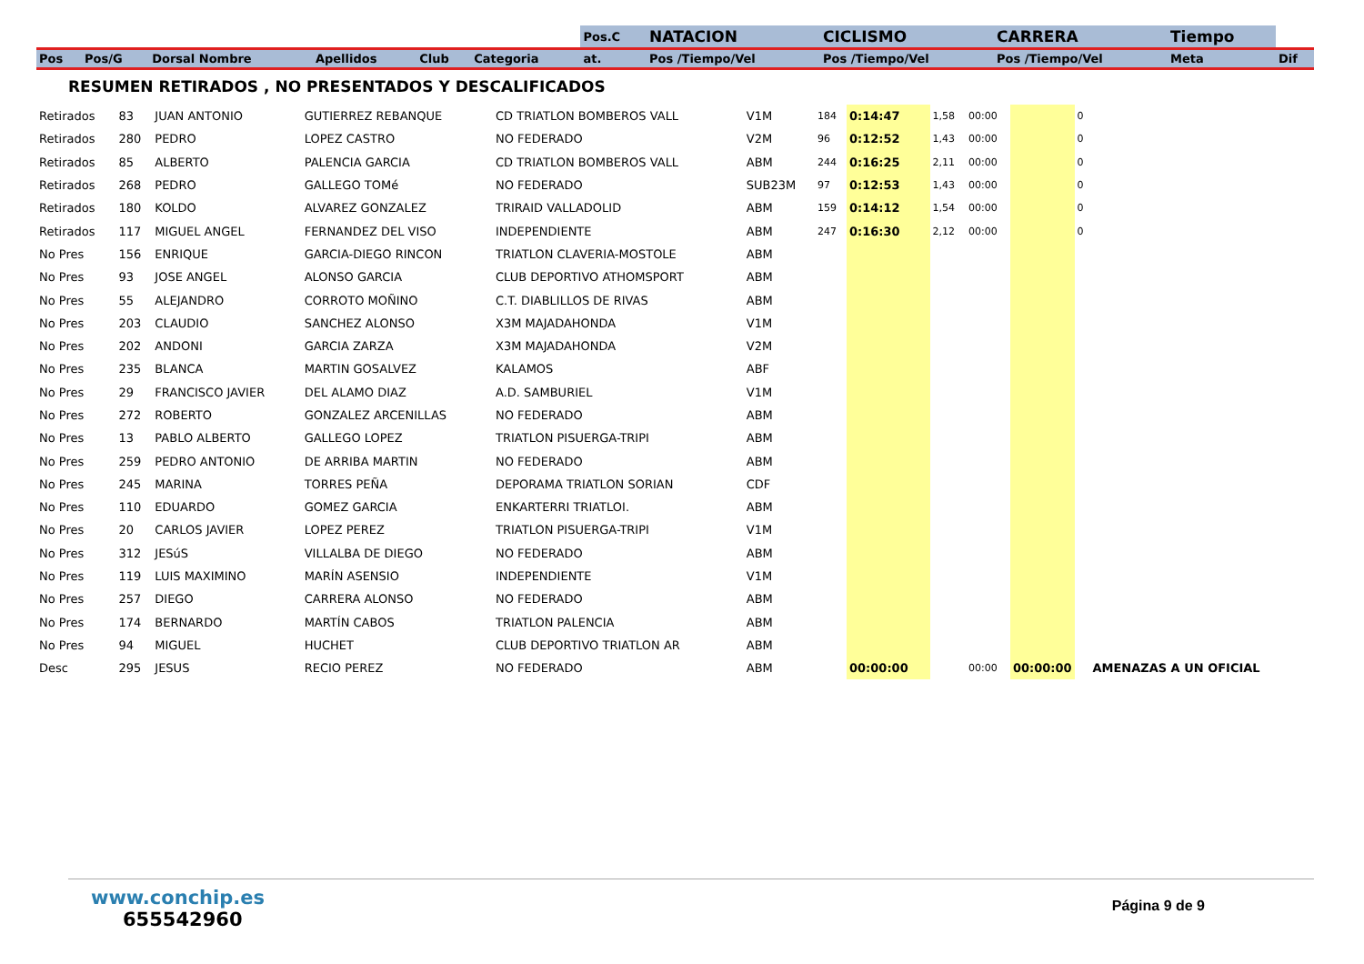| | | | | | | Pos.C | NATACION | CICLISMO | CARRERA | Tiempo | |
| Pos | Pos/G | Dorsal Nombre | Apellidos | Club | Categoria | at. | Pos /Tiempo/Vel | Pos /Tiempo/Vel | Pos /Tiempo/Vel | Meta | Dif |
RESUMEN RETIRADOS , NO PRESENTADOS Y DESCALIFICADOS
| Retirados | 83 | JUAN ANTONIO | GUTIERREZ REBANQUE | CD TRIATLON BOMBEROS VALL | V1M | 184 | 0:14:47 | 1,58 | 00:00 | | 0 | |
| Retirados | 280 | PEDRO | LOPEZ CASTRO | NO FEDERADO | V2M | 96 | 0:12:52 | 1,43 | 00:00 | | 0 | |
| Retirados | 85 | ALBERTO | PALENCIA GARCIA | CD TRIATLON BOMBEROS VALL | ABM | 244 | 0:16:25 | 2,11 | 00:00 | | 0 | |
| Retirados | 268 | PEDRO | GALLEGO TOMé | NO FEDERADO | SUB23M | 97 | 0:12:53 | 1,43 | 00:00 | | 0 | |
| Retirados | 180 | KOLDO | ALVAREZ GONZALEZ | TRIRAID VALLADOLID | ABM | 159 | 0:14:12 | 1,54 | 00:00 | | 0 | |
| Retirados | 117 | MIGUEL ANGEL | FERNANDEZ DEL VISO | INDEPENDIENTE | ABM | 247 | 0:16:30 | 2,12 | 00:00 | | 0 | |
| No Pres | 156 | ENRIQUE | GARCIA-DIEGO RINCON | TRIATLON CLAVERIA-MOSTOLE | ABM | | | | | | | |
| No Pres | 93 | JOSE ANGEL | ALONSO GARCIA | CLUB DEPORTIVO ATHOMSPORT | ABM | | | | | | | |
| No Pres | 55 | ALEJANDRO | CORROTO MOÑINO | C.T. DIABLILLOS DE RIVAS | ABM | | | | | | | |
| No Pres | 203 | CLAUDIO | SANCHEZ ALONSO | X3M MAJADAHONDA | V1M | | | | | | | |
| No Pres | 202 | ANDONI | GARCIA ZARZA | X3M MAJADAHONDA | V2M | | | | | | | |
| No Pres | 235 | BLANCA | MARTIN GOSALVEZ | KALAMOS | ABF | | | | | | | |
| No Pres | 29 | FRANCISCO JAVIER | DEL ALAMO DIAZ | A.D. SAMBURIEL | V1M | | | | | | | |
| No Pres | 272 | ROBERTO | GONZALEZ ARCENILLAS | NO FEDERADO | ABM | | | | | | | |
| No Pres | 13 | PABLO ALBERTO | GALLEGO LOPEZ | TRIATLON PISUERGA-TRIPI | ABM | | | | | | | |
| No Pres | 259 | PEDRO ANTONIO | DE ARRIBA MARTIN | NO FEDERADO | ABM | | | | | | | |
| No Pres | 245 | MARINA | TORRES PEÑA | DEPORAMA TRIATLON SORIAN | CDF | | | | | | | |
| No Pres | 110 | EDUARDO | GOMEZ GARCIA | ENKARTERRI TRIATLOI. | ABM | | | | | | | |
| No Pres | 20 | CARLOS JAVIER | LOPEZ PEREZ | TRIATLON PISUERGA-TRIPI | V1M | | | | | | | |
| No Pres | 312 | JESúS | VILLALBA DE DIEGO | NO FEDERADO | ABM | | | | | | | |
| No Pres | 119 | LUIS MAXIMINO | MARÍN ASENSIO | INDEPENDIENTE | V1M | | | | | | | |
| No Pres | 257 | DIEGO | CARRERA ALONSO | NO FEDERADO | ABM | | | | | | | |
| No Pres | 174 | BERNARDO | MARTÍN CABOS | TRIATLON PALENCIA | ABM | | | | | | | |
| No Pres | 94 | MIGUEL | HUCHET | CLUB DEPORTIVO TRIATLON AR | ABM | | | | | | | |
| Desc | 295 | JESUS | RECIO PEREZ | NO FEDERADO | ABM | | 00:00:00 | | 00:00 | 00:00:00 | | AMENAZAS A UN OFICIAL |
www.conchip.es
655542960
Página 9 de 9